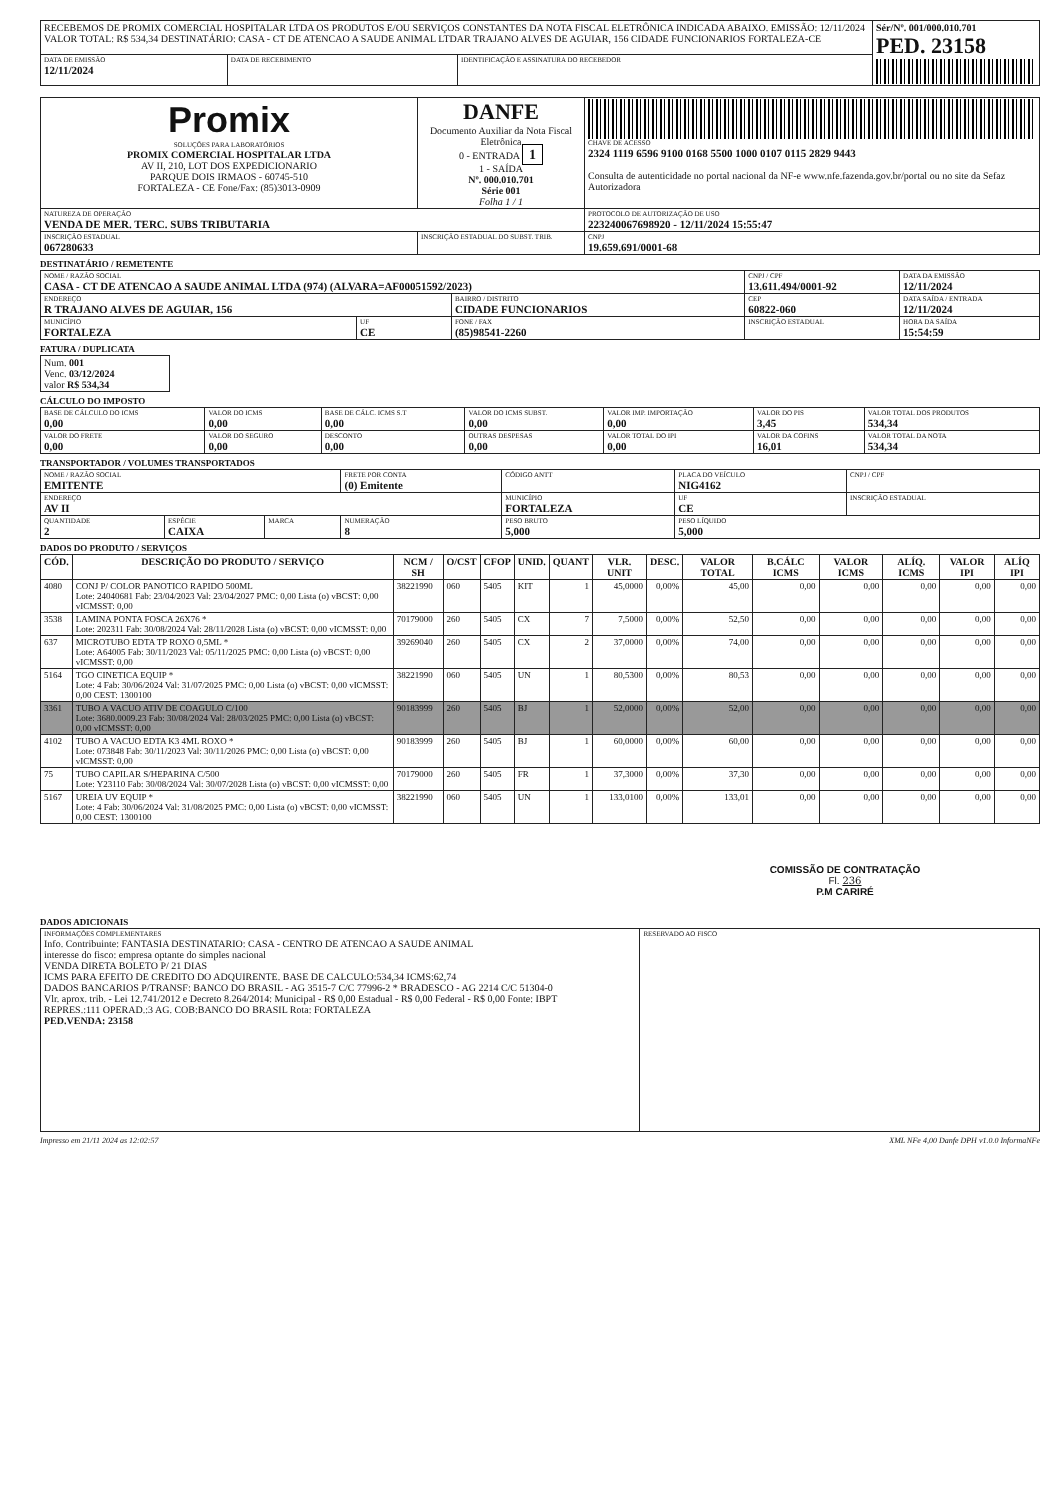| RECEBEMOS DE PROMIX COMERCIAL HOSPITALAR LTDA OS PRODUTOS E/OU SERVIÇOS CONSTANTES DA NOTA FISCAL ELETRÔNICA INDICADA ABAIXO. EMISSÃO: 12/11/2024 VALOR TOTAL: R$ 534,34 DESTINATÁRIO: CASA - CT DE ATENCAO A SAUDE ANIMAL LTDAR TRAJANO ALVES DE AGUIAR, 156 CIDADE FUNCIONARIOS FORTALEZA-CE | | | Sér/Nº. 001/000.010.701 PED. 23158 |
| DATA DE EMISSÃO 12/11/2024 | DATA DE RECEBIMENTO | IDENTIFICAÇÃO E ASSINATURA DO RECEBEDOR | |
| Promix SOLUÇÕES PARA LABORATÓRIOS PROMIX COMERCIAL HOSPITALAR LTDA AV II, 210, LOT DOS EXPEDICIONARIO PARQUE DOIS IRMAOS - 60745-510 FORTALEZA - CE Fone/Fax: (85)3013-0909 | DANFE Documento Auxiliar da Nota Fiscal Eletrônica 0 - ENTRADA 1 1 - SAÍDA Nº. 000.010.701 Série 001 Folha 1 / 1 | CHAVE DE ACESSO 2324 1119 6596 9100 0168 5500 1000 0107 0115 2829 9443 Consulta de autenticidade no portal nacional da NF-e www.nfe.fazenda.gov.br/portal ou no site da Sefaz Autorizadora |
| NATUREZA DE OPERAÇÃO VENDA DE MER. TERC. SUBS TRIBUTARIA | | PROTOCOLO DE AUTORIZAÇÃO DE USO 223240067698920 - 12/11/2024 15:55:47 |
| INSCRIÇÃO ESTADUAL 067280633 | INSCRIÇÃO ESTADUAL DO SUBST. TRIB. | CNPJ 19.659.691/0001-68 |
DESTINATÁRIO / REMETENTE
| NOME / RAZÃO SOCIAL CASA - CT DE ATENCAO A SAUDE ANIMAL LTDA (974) (ALVARA=AF00051592/2023) | | | CNPJ / CPF 13.611.494/0001-92 | DATA DA EMISSÃO 12/11/2024 |
| ENDEREÇO R TRAJANO ALVES DE AGUIAR, 156 | | BAIRRO / DISTRITO CIDADE FUNCIONARIOS | CEP 60822-060 | DATA SAÍDA / ENTRADA 12/11/2024 |
| MUNICÍPIO FORTALEZA | UF CE | FONE / FAX (85)98541-2260 | INSCRIÇÃO ESTADUAL | HORA DA SAÍDA 15:54:59 |
FATURA / DUPLICATA
| Num. 001 Venc. 03/12/2024 valor R$ 534,34 |
CÁLCULO DO IMPOSTO
| BASE DE CÁLCULO DO ICMS 0,00 | VALOR DO ICMS 0,00 | BASE DE CÁLC. ICMS S.T 0,00 | VALOR DO ICMS SUBST. 0,00 | VALOR IMP. IMPORTAÇÃO 0,00 | VALOR DO PIS 3,45 | VALOR TOTAL DOS PRODUTOS 534,34 |
| VALOR DO FRETE 0,00 | VALOR DO SEGURO 0,00 | DESCONTO 0,00 | OUTRAS DESPESAS 0,00 | VALOR TOTAL DO IPI 0,00 | VALOR DA COFINS 16,01 | VALOR TOTAL DA NOTA 534,34 |
TRANSPORTADOR / VOLUMES TRANSPORTADOS
| NOME / RAZÃO SOCIAL EMITENTE | | | FRETE POR CONTA (0) Emitente | CÓDIGO ANTT | PLACA DO VEÍCULO NIG4162 | CNPJ / CPF |
| ENDEREÇO AV II | | | | MUNICÍPIO FORTALEZA | UF CE | INSCRIÇÃO ESTADUAL |
| QUANTIDADE 2 | ESPÉCIE CAIXA | MARCA | NUMERAÇÃO 8 | PESO BRUTO 5,000 | PESO LÍQUIDO 5,000 | |
DADOS DO PRODUTO / SERVIÇOS
| CÓD. | DESCRIÇÃO DO PRODUTO / SERVIÇO | NCM / SH | O/CST | CFOP | UNID. | QUANT | VLR. UNIT | DESC. | VALOR TOTAL | B.CÁLC ICMS | VALOR ICMS | ALÍQ. ICMS | VALOR IPI | ALÍQ IPI |
| --- | --- | --- | --- | --- | --- | --- | --- | --- | --- | --- | --- | --- | --- | --- |
| 4080 | CONJ P/ COLOR PANOTICO RAPIDO 500ML Lote: 24040681 Fab: 23/04/2023 Val: 23/04/2027 PMC: 0,00 Lista (o) vBCST: 0,00 vICMSST: 0,00 | 38221990 | 060 | 5405 | KIT | 1 | 45,0000 | 0,00% | 45,00 | 0,00 | 0,00 | 0,00 | 0,00 | 0,00 |
| 3538 | LAMINA PONTA FOSCA 26X76 * Lote: 202311 Fab: 30/08/2024 Val: 28/11/2028 Lista (o) vBCST: 0,00 vICMSST: 0,00 | 70179000 | 260 | 5405 | CX | 7 | 7,5000 | 0,00% | 52,50 | 0,00 | 0,00 | 0,00 | 0,00 | 0,00 |
| 637 | MICROTUBO EDTA TP ROXO 0,5ML * Lote: A64005 Fab: 30/11/2023 Val: 05/11/2025 PMC: 0,00 Lista (o) vBCST: 0,00 vICMSST: 0,00 | 39269040 | 260 | 5405 | CX | 2 | 37,0000 | 0,00% | 74,00 | 0,00 | 0,00 | 0,00 | 0,00 | 0,00 |
| 5164 | TGO CINETICA EQUIP * Lote: 4 Fab: 30/06/2024 Val: 31/07/2025 PMC: 0,00 Lista (o) vBCST: 0,00 vICMSST: 0,00 CEST: 1300100 | 38221990 | 060 | 5405 | UN | 1 | 80,5300 | 0,00% | 80,53 | 0,00 | 0,00 | 0,00 | 0,00 | 0,00 |
| 3361 | TUBO A VACUO ATIV DE COAGULO C/100 Lote: 3680.0009.23 Fab: 30/08/2024 Val: 28/03/2025 PMC: 0,00 Lista (o) vBCST: 0,00 vICMSST: 0,00 | 90183999 | 260 | 5405 | BJ | 1 | 52,0000 | 0,00% | 52,00 | 0,00 | 0,00 | 0,00 | 0,00 | 0,00 |
| 4102 | TUBO A VACUO EDTA K3 4ML ROXO * Lote: 073848 Fab: 30/11/2023 Val: 30/11/2026 PMC: 0,00 Lista (o) vBCST: 0,00 vICMSST: 0,00 | 90183999 | 260 | 5405 | BJ | 1 | 60,0000 | 0,00% | 60,00 | 0,00 | 0,00 | 0,00 | 0,00 | 0,00 |
| 75 | TUBO CAPILAR S/HEPARINA C/500 Lote: Y23110 Fab: 30/08/2024 Val: 30/07/2028 Lista (o) vBCST: 0,00 vICMSST: 0,00 | 70179000 | 260 | 5405 | FR | 1 | 37,3000 | 0,00% | 37,30 | 0,00 | 0,00 | 0,00 | 0,00 | 0,00 |
| 5167 | UREIA UV EQUIP * Lote: 4 Fab: 30/06/2024 Val: 31/08/2025 PMC: 0,00 Lista (o) vBCST: 0,00 vICMSST: 0,00 CEST: 1300100 | 38221990 | 060 | 5405 | UN | 1 | 133,0100 | 0,00% | 133,01 | 0,00 | 0,00 | 0,00 | 0,00 | 0,00 |
COMISSÃO DE CONTRATAÇÃO
Fl. 236
P.M CARIRÉ
DADOS ADICIONAIS
| INFORMAÇÕES COMPLEMENTARES Info. Contribuinte: FANTASIA DESTINATARIO: CASA - CENTRO DE ATENCAO A SAUDE ANIMAL interesse do fisco: empresa optante do simples nacional VENDA DIRETA BOLETO P/ 21 DIAS ICMS PARA EFEITO DE CREDITO DO ADQUIRENTE. BASE DE CALCULO:534,34 ICMS:62,74 DADOS BANCARIOS P/TRANSF: BANCO DO BRASIL - AG 3515-7 C/C 77996-2 * BRADESCO - AG 2214 C/C 51304-0 Vlr. aprox. trib. - Lei 12.741/2012 e Decreto 8.264/2014: Municipal - R$ 0,00 Estadual - R$ 0,00 Federal - R$ 0,00 Fonte: IBPT REPRES.:111 OPERAD.:3 AG. COB:BANCO DO BRASIL Rota: FORTALEZA PED.VENDA: 23158 | RESERVADO AO FISCO |
Impresso em 21/11 2024 as 12:02:57 XML NFe 4,00 Danfe DPH v1.0.0 InformaNFe